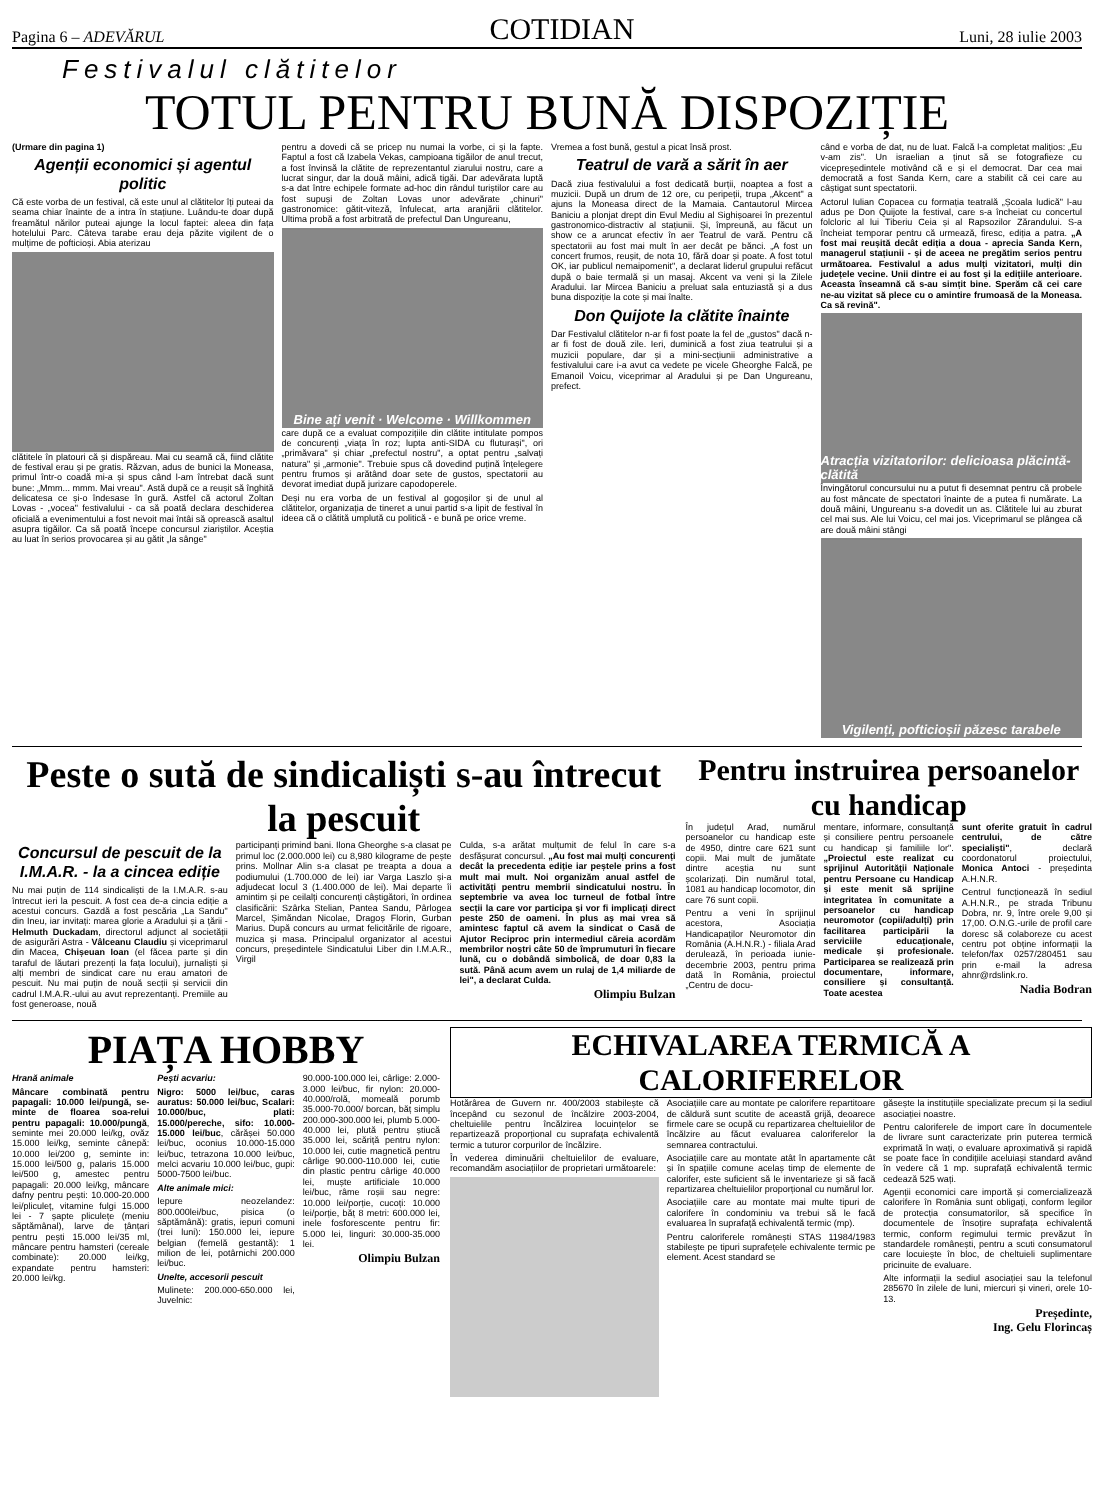Pagina 6 – ADEVĂRUL COTIDIAN Luni, 28 iulie 2003
Festivalul clătitelor
TOTUL PENTRU BUNĂ DISPOZIȚIE
(Urmare din pagina 1)
Agenții economici și agentul politic
Că este vorba de un festival, că este unul al clătitelor îți puteai da seama chiar înainte de a intra în stațiune. Luându-te doar după freamătul nărilor puteai ajunge la locul faptei: aleea din fața hotelului Parc. Câteva tarabe erau deja păzite vigilent de o mulțime de pofticioși. Abia aterizau
clătitele în platouri că și dispăreau. Mai cu seamă că, fiind clătite de festival erau și pe gratis. Răzvan, adus de bunici la Moneasa, primul într-o coadă mi-a și spus când l-am întrebat dacă sunt bune: „Mmm... mmm. Mai vreau". Astă după ce a reușit să înghită delicatesa ce și-o îndesase în gură. Astfel că actorul Zoltan Lovas - „vocea" festivalului - ca să poată declara deschiderea oficială a evenimentului a fost nevoit mai întâi să oprească asaltul asupra tigăilor. Ca să poată începe concursul ziariștilor. Aceștia au luat în serios provocarea și au gătit „la sânge"
pentru a dovedi că se pricep nu numai la vorbe, ci și la fapte. Faptul a fost că Izabela Vekas, campioana tigăilor de anul trecut, a fost învinsă la clătite de reprezentantul ziarului nostru, care a lucrat singur, dar la două mâini, adică tigăi. Dar adevărata luptă s-a dat între echipele formate ad-hoc din rândul turiștilor care au fost supuși de Zoltan Lovas unor adevărate „chinuri" gastronomice: gătit-viteză, înfulecat, arta aranjării clătitelor. Ultima probă a fost arbitrată de prefectul Dan Ungureanu,
Bine ați venit · Welcome · Willkommen
care după ce a evaluat compozițiile din clătite intitulate pompos de concurenți „viața în roz; lupta anti-SIDA cu fluturași", ori „primăvara" și chiar „prefectul nostru", a optat pentru „salvați natura" și „armonie". Trebuie spus că dovedind puțină înțelegere pentru frumos și arătând doar sete de gustos, spectatorii au devorat imediat după jurizare capodoperele.
Deși nu era vorba de un festival al gogoșilor și de unul al clătitelor, organizația de tineret a unui partid s-a lipit de festival în ideea că o clătită umplută cu politică - e bună pe orice vreme.
Vremea a fost bună, gestul a picat însă prost.
Teatrul de vară a sărit în aer
Dacă ziua festivalului a fost dedicată burții, noaptea a fost a muzicii. După un drum de 12 ore, cu peripeții, trupa „Akcent" a ajuns la Moneasa direct de la Mamaia. Cantautorul Mircea Baniciu a plonjat drept din Evul Mediu al Sighișoarei în prezentul gastronomico-distractiv al stațiunii. Și, împreună, au făcut un show ce a aruncat efectiv în aer Teatrul de vară. Pentru că spectatorii au fost mai mult în aer decât pe bănci. „A fost un concert frumos, reușit, de nota 10, fără doar și poate. A fost totul OK, iar publicul nemaipomenit", a declarat liderul grupului refăcut după o baie termală și un masaj. Akcent va veni și la Zilele Aradului. Iar Mircea Baniciu a preluat sala entuziastă și a dus buna dispoziție la cote și mai înalte.
Don Quijote la clătite înainte
Dar Festivalul clătitelor n-ar fi fost poate la fel de „gustos" dacă n-ar fi fost de două zile. Ieri, duminică a fost ziua teatrului și a muzicii populare, dar și a mini-secțiunii administrative a festivalului care i-a avut ca vedete pe vicele Gheorghe Falcă, pe Emanoil Voicu, viceprimar al Aradului și pe Dan Ungureanu, prefect.
când e vorba de dat, nu de luat. Falcă l-a completat malițios: „Eu v-am zis". Un israelian a ținut să se fotografieze cu vicepreședintele motivând că e și el democrat. Dar cea mai democrată a fost Sanda Kern, care a stabilit că cei care au câștigat sunt spectatorii.
Actorul Iulian Copacea cu formația teatrală „Școala ludică" l-au adus pe Don Quijote la festival, care s-a încheiat cu concertul folcloric al lui Tiberiu Ceia și al Rapsozilor Zărandului. S-a încheiat temporar pentru că urmează, firesc, ediția a patra. „A fost mai reușită decât ediția a doua - aprecia Sanda Kern, managerul stațiunii - și de aceea ne pregătim serios pentru următoarea. Festivalul a adus mulți vizitatori, mulți din județele vecine. Unii dintre ei au fost și la edițiile anterioare. Aceasta înseamnă că s-au simțit bine. Sperăm că cei care ne-au vizitat să plece cu o amintire frumoasă de la Moneasa. Ca să revină".
Atracția vizitatorilor: delicioasa plăcintă-clătită
Învingătorul concursului nu a putut fi desemnat pentru că probele au fost mâncate de spectatori înainte de a putea fi numărate. La două mâini, Ungureanu s-a dovedit un as. Clătitele lui au zburat cel mai sus. Ale lui Voicu, cel mai jos. Viceprimarul se plângea că are două mâini stângi
Vigilenți, pofticioșii păzesc tarabele
Peste o sută de sindicaliști s-au întrecut la pescuit
Concursul de pescuit de la I.M.A.R. - la a cincea ediție
Nu mai puțin de 114 sindicaliști de la I.M.A.R. s-au întrecut ieri la pescuit. A fost cea de-a cincia ediție a acestui concurs. Gazdă a fost pescăria „La Sandu" din Ineu, iar invitați: marea glorie a Aradului și a țării - Helmuth Duckadam, directorul adjunct al societății de asigurări Astra - Vâlceanu Claudiu și viceprimarul din Macea, Chișeuan Ioan (el făcea parte și din taraful de lăutari prezenți la fața locului), jurnaliști și alți membri de sindicat care nu erau amatori de pescuit. Nu mai puțin de nouă secții și servicii din cadrul I.M.A.R.-ului au avut reprezentanți. Premiile au fost generoase, nouă
participanți primind bani. Ilona Gheorghe s-a clasat pe primul loc (2.000.000 lei) cu 8,980 kilograme de pește prins. Mollnar Alin s-a clasat pe treapta a doua a podiumului (1.700.000 de lei) iar Varga Laszlo și-a adjudecat locul 3 (1.400.000 de lei). Mai departe îi amintim și pe ceilalți concurenți câștigători, în ordinea clasificării: Szârka Stelian, Pantea Sandu, Pârlogea Marcel, Șimăndan Nicolae, Dragoș Florin, Gurban Marius. După concurs au urmat felicitările de rigoare, muzica și masa. Principalul organizator al acestui concurs, președintele Sindicatului Liber din I.M.A.R., Virgil
Culda, s-a arătat mulțumit de felul în care s-a desfășurat concursul. „Au fost mai mulți concurenți decât la precedenta ediție iar peștele prins a fost mult mai mult. Noi organizăm anual astfel de activități pentru membrii sindicatului nostru. În septembrie va avea loc turneul de fotbal între secții la care vor participa și vor fi implicați direct peste 250 de oameni. În plus aș mai vrea să amintesc faptul că avem la sindicat o Casă de Ajutor Reciproc prin intermediul căreia acordăm membrilor noștri câte 50 de împrumuturi în fiecare lună, cu o dobândă simbolică, de doar 0,83 la sută. Până acum avem un rulaj de 1,4 miliarde de lei", a declarat Culda.
Olimpiu Bulzan
Pentru instruirea persoanelor cu handicap
În județul Arad, numărul persoanelor cu handicap este de 4950, dintre care 621 sunt copii. Mai mult de jumătate dintre aceștia nu sunt școlarizați. Din numărul total, 1081 au handicap locomotor, din care 76 sunt copii.
Pentru a veni în sprijinul acestora, Asociația Handicapaților Neuromotor din România (A.H.N.R.) - filiala Arad derulează, în perioada iunie-decembrie 2003, pentru prima dată în România, proiectul „Centru de docu-
mentare, informare, consultanță și consiliere pentru persoanele cu handicap și familiile lor". „Proiectul este realizat cu sprijinul Autorității Naționale pentru Persoane cu Handicap și este menit să sprijine integritatea în comunitate a persoanelor cu handicap neuromotor (copii/adulți) prin facilitarea participării la serviciile educaționale, medicale și profesionale. Participarea se realizează prin documentare, informare, consiliere și consultanță. Toate acestea
sunt oferite gratuit în cadrul centrului, de către specialiști", declară coordonatorul proiectului, Monica Antoci - președinta A.H.N.R.
Centrul funcționează în sediul A.H.N.R., pe strada Tribunu Dobra, nr. 9, între orele 9,00 și 17,00. O.N.G.-urile de profil care doresc să colaboreze cu acest centru pot obține informații la telefon/fax 0257/280451 sau prin e-mail la adresa ahnr@rdslink.ro.
Nadia Bodran
PIAȚA HOBBY
Hrană animale
Mâncare combinată pentru papagali: 10.000 lei/pungă, se-minte de floarea soa-relui pentru papagali: 10.000/pungă, seminte mei 20.000 lei/kg, ovăz 15.000 lei/kg, seminte cânepă: 10.000 lei/200 g, seminte in: 15.000 lei/500 g, palaris 15.000 lei/500 g, amestec pentru papagali: 20.000 lei/kg, mâncare dafny pentru pești: 10.000-20.000 lei/pliculeț, vitamine fulgi 15.000 lei - 7 șapte pliculețe (meniu săptămânal), larve de țânțari pentru pești 15.000 lei/35 ml, mâncare pentru hamsteri (cereale combinate): 20.000 lei/kg, expandate pentru hamsteri: 20.000 lei/kg.
Pești acvariu:
Nigro: 5000 lei/buc, caras auratus: 50.000 lei/buc, Scalari: 10.000/buc, plati: 15.000/pereche, sifo: 10.000-15.000 lei/buc, cărășei 50.000 lei/buc, oconius 10.000-15.000 lei/buc, tetrazona 10.000 lei/buc, melci acvariu 10.000 lei/buc, gupi: 5000-7500 lei/buc.
Alte animale mici:
Iepure neozelandez: 800.000lei/buc, pisica (o săptămână): gratis, iepuri comuni (trei luni): 150.000 lei, iepure belgian (femelă gestantă): 1 milion de lei, potârnichi 200.000 lei/buc.
Unelte, accesorii pescuit
Mulinete: 200.000-650.000 lei, Juvelnic:
90.000-100.000 lei, cârlige: 2.000-3.000 lei/buc, fir nylon: 20.000-40.000/rolă, momeală porumb 35.000-70.000/ borcan, băț simplu 200.000-300.000 lei, plumb 5.000-40.000 lei, plută pentru știucă 35.000 lei, scăriță pentru nylon: 10.000 lei, cutie magnetică pentru cârlige 90.000-110.000 lei, cutie din plastic pentru cârlige 40.000 lei, muște artificiale 10.000 lei/buc, râme roșii sau negre: 10.000 lei/porție, cucoți: 10.000 lei/porție, băț 8 metri: 600.000 lei, inele fosforescente pentru fir: 5.000 lei, linguri: 30.000-35.000 lei.
Olimpiu Bulzan
ECHIVALAREA TERMICĂ A CALORIFERELOR
Hotărârea de Guvern nr. 400/2003 stabilește că începând cu sezonul de încălzire 2003-2004, cheltuielile pentru încălzirea locuințelor se repartizează proporțional cu suprafața echivalentă termic a tuturor corpurilor de încălzire.
În vederea diminuării cheltuielilor de evaluare, recomandăm asociațiilor de proprietari următoarele:
Asociațiile care au montate pe calorifere repartitoare de căldură sunt scutite de această grijă, deoarece firmele care se ocupă cu repartizarea cheltuielilor de încălzire au făcut evaluarea caloriferelor la semnarea contractului.
Asociațiile care au montate atât în apartamente cât și în spațiile comune acelaș timp de elemente de calorifer, este suficient să le inventarieze și să facă repartizarea cheltuielilor proporțional cu numărul lor.
Asociațiile care au montate mai multe tipuri de calorifere în condominiu va trebui să le facă evaluarea în suprafață echivalentă termic (mp).
Pentru caloriferele românești STAS 11984/1983 stabilește pe tipuri suprafețele echivalente termic pe element. Acest standard se
găsește la instituțiile specializate precum și la sediul asociației noastre.
Pentru caloriferele de import care în documentele de livrare sunt caracterizate prin puterea termică exprimată în wați, o evaluare aproximativă și rapidă se poate face în condițiile aceluiași standard având în vedere că 1 mp. suprafață echivalentă termic cedează 525 wați.
Agenții economici care importă și comercializează calorifere în România sunt obligați, conform legilor de protecția consumatorilor, să specifice în documentele de însoțire suprafața echivalentă termic, conform regimului termic prevăzut în standardele românești, pentru a scuti consumatorul care locuiește în bloc, de cheltuieli suplimentare pricinuite de evaluare.
Alte informații la sediul asociației sau la telefonul 285670 în zilele de luni, miercuri și vineri, orele 10-13.
Președinte,
Ing. Gelu Florincaș